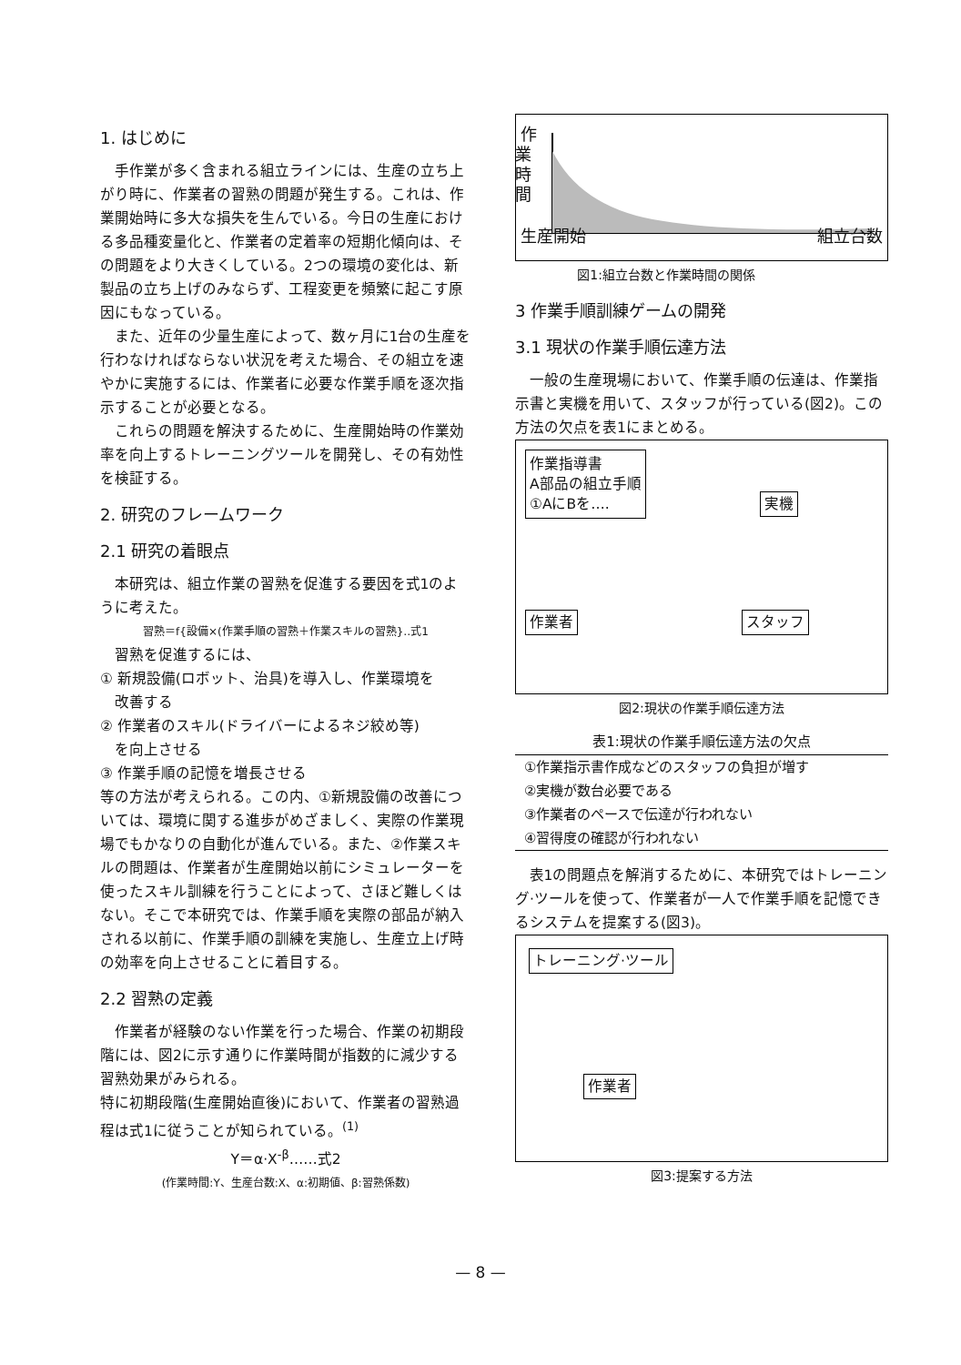1. はじめに
手作業が多く含まれる組立ラインには、生産の立ち上がり時に、作業者の習熟の問題が発生する。これは、作業開始時に多大な損失を生んでいる。今日の生産における多品種変量化と、作業者の定着率の短期化傾向は、その問題をより大きくしている。2つの環境の変化は、新製品の立ち上げのみならず、工程変更を頻繁に起こす原因にもなっている。
また、近年の少量生産によって、数ヶ月に1台の生産を行わなければならない状況を考えた場合、その組立を速やかに実施するには、作業者に必要な作業手順を逐次指示することが必要となる。
これらの問題を解決するために、生産開始時の作業効率を向上するトレーニングツールを開発し、その有効性を検証する。
2. 研究のフレームワーク
2.1 研究の着眼点
本研究は、組立作業の習熟を促進する要因を式1のように考えた。
習熟＝f{設備×(作業手順の習熟＋作業スキルの習熟}‥式1
習熟を促進するには、
① 新規設備(ロボット、治具)を導入し、作業環境を
 改善する
② 作業者のスキル(ドライバーによるネジ絞め等)
 を向上させる
③ 作業手順の記憶を増長させる
等の方法が考えられる。この内、①新規設備の改善については、環境に関する進歩がめざましく、実際の作業現場でもかなりの自動化が進んでいる。また、②作業スキルの問題は、作業者が生産開始以前にシミュレーターを使ったスキル訓練を行うことによって、さほど難しくはない。そこで本研究では、作業手順を実際の部品が納入される以前に、作業手順の訓練を実施し、生産立上げ時の効率を向上させることに着目する。
2.2 習熟の定義
作業者が経験のない作業を行った場合、作業の初期段階には、図2に示す通りに作業時間が指数的に減少する習熟効果がみられる。
特に初期段階(生産開始直後)において、作業者の習熟過程は式1に従うことが知られている。<sup>(1)</sup>
Y＝α·X<sup>-β</sup>……式2
(作業時間:Y、生産台数:X、α:初期値、β:習熟係数)
生産開始 組立台数
作業時間
図1:組立台数と作業時間の関係
3 作業手順訓練ゲームの開発
3.1 現状の作業手順伝達方法
一般の生産現場において、作業手順の伝達は、作業指示書と実機を用いて、スタッフが行っている(図2)。この方法の欠点を表1にまとめる。
作業指導書
A部品の組立手順
①AにBを….
実機
作業者 スタッフ
図2:現状の作業手順伝達方法
| 表1:現状の作業手順伝達方法の欠点 |
| --- |
| ①作業指示書作成などのスタッフの負担が増す |
| ②実機が数台必要である |
| ③作業者のペースで伝達が行われない |
| ④習得度の確認が行われない |
表1の問題点を解消するために、本研究ではトレーニング·ツールを使って、作業者が一人で作業手順を記憶できるシステムを提案する(図3)。
トレーニング·ツール
作業者
図3:提案する方法
— 8 —